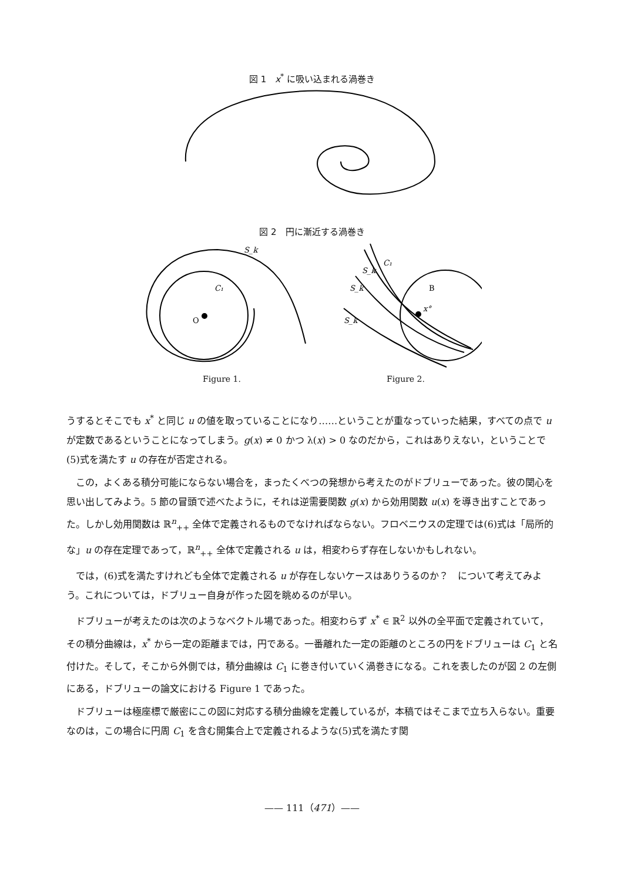図 1　x<sup>*</sup> に吸い込まれる渦巻き
図 2　円に漸近する渦巻き
O
C₁
S_k
x°
B
C₁
S_k
S_k
S_k
Figure 1. Figure 2.
うするとそこでも x<sup>*</sup> と同じ u の値を取っていることになり……ということが重なっていった結果，すべての点で u が定数であるということになってしまう。g(x) ≠ 0 かつ λ(x) > 0 なのだから，これはありえない，ということで(5)式を満たす u の存在が否定される。
　この，よくある積分可能にならない場合を，まったくべつの発想から考えたのがドブリューであった。彼の関心を思い出してみよう。5 節の冒頭で述べたように，それは逆需要関数 g(x) から効用関数 u(x) を導き出すことであった。しかし効用関数は ℝ<sup>n</sup><sub>++</sub> 全体で定義されるものでなければならない。フロベニウスの定理では(6)式は「局所的な」u の存在定理であって，ℝ<sup>n</sup><sub>++</sub> 全体で定義される u は，相変わらず存在しないかもしれない。
　では，(6)式を満たすけれども全体で定義される u が存在しないケースはありうるのか？　について考えてみよう。これについては，ドブリュー自身が作った図を眺めるのが早い。
　ドブリューが考えたのは次のようなベクトル場であった。相変わらず x<sup>*</sup> ∈ ℝ<sup>2</sup> 以外の全平面で定義されていて，その積分曲線は，x<sup>*</sup> から一定の距離までは，円である。一番離れた一定の距離のところの円をドブリューは C<sub>1</sub> と名付けた。そして，そこから外側では，積分曲線は C<sub>1</sub> に巻き付いていく渦巻きになる。これを表したのが図 2 の左側にある，ドブリューの論文における Figure 1 であった。
　ドブリューは極座標で厳密にこの図に対応する積分曲線を定義しているが，本稿ではそこまで立ち入らない。重要なのは，この場合に円周 C<sub>1</sub> を含む開集合上で定義されるような(5)式を満たす関
—— 111（471）——